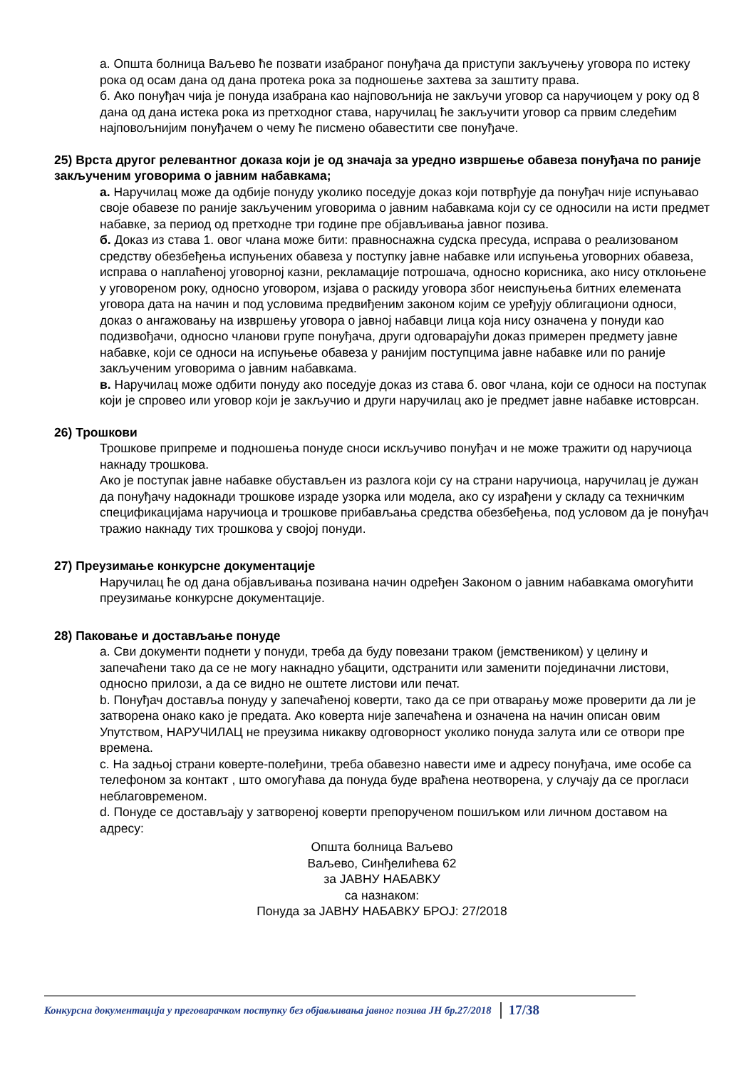а. Општа болница Ваљево ће позвати изабраног понуђача да приступи закључењу уговора по истеку рока од осам дана од дана протека рока за подношење захтева за заштиту права.
б. Ако понуђач чија је понуда изабрана као најповољнија не закључи уговор са наручиоцем у року од 8 дана од дана истека рока из претходног става, наручилац ће закључити уговор са првим следећим најповољнијим понуђачем о чему ће писмено обавестити све понуђаче.
25) Врста другог релевантног доказа који је од значаја за уредно извршење обавеза понуђача по раније закљученим уговорима о јавним набавкама;
а. Наручилац може да одбије понуду уколико поседује доказ који потврђује да понуђач није испуњавао своје обавезе по раније закљученим уговорима о јавним набавкама који су се односили на исти предмет набавке, за период од претходне три године пре објављивања јавног позива.
б. Доказ из става 1. овог члана може бити: правноснажна судска пресуда, исправа о реализованом средству обезбеђења испуњених обавеза у поступку јавне набавке или испуњења уговорних обавеза, исправа о наплаћеној уговорној казни, рекламације потрошача, односно корисника, ако нису отклоњене у уговореном року, односно уговором, изјава о раскиду уговора због неиспуњења битних елемената уговора дата на начин и под условима предвиђеним законом којим се уређују облигациони односи, доказ о ангажовању на извршењу уговора о јавној набавци лица која нису означена у понуди као подизвођачи, односно чланови групе понуђача, други одговарајући доказ примерен предмету јавне набавке, који се односи на испуњење обавеза у ранијим поступцима јавне набавке или по раније закљученим уговорима о јавним набавкама.
в. Наручилац може одбити понуду ако поседује доказ из става б. овог члана, који се односи на поступак који је спровео или уговор који је закључио и други наручилац ако је предмет јавне набавке истоврсан.
26) Трошкови
Трошкове припреме и подношења понуде сноси искључиво понуђач и не може тражити од наручиоца накнаду трошкова.
Ако је поступак јавне набавке обустављен из разлога који су на страни наручиоца, наручилац је дужан да понуђачу надокнади трошкове израде узорка или модела, ако су израђени у складу са техничким спецификацијама наручиоца и трошкове прибављања средства обезбеђења, под условом да је понуђач тражио накнаду тих трошкова у својој понуди.
27) Преузимање конкурсне документације
Наручилац ће од дана објављивања позивана начин одређен Законом о јавним набавкама омогућити преузимање конкурсне документације.
28) Паковање и достављање понуде
a. Сви документи поднети у понуди, треба да буду повезани траком (јемствеником) у целину и запечаћени тако да се не могу накнадно убацити, одстранити или заменити појединачни листови, односно прилози, а да се видно не оштете листови или печат.
b. Понуђач доставља понуду у запечаћеној коверти, тако да се при отварању може проверити да ли је затворена онако како је предата. Ако коверта није запечаћена и означена на начин описан овим Упутством, НАРУЧИЛАЦ не преузима никакву одговорност уколико понуда залута или се отвори пре времена.
c. На задњој страни коверте-полеђини, треба обавезно навести име и адресу понуђача, име особе са телефоном за контакт , што омогућава да понуда буде враћена неотворена, у случају да се прогласи неблаговременом.
d. Понуде се достављају у затвореној коверти препорученом пошиљком или личном доставом на адресу:
Општа болница Ваљево
Ваљево, Синђелићева 62
за ЈАВНУ НАБАВКУ
са назнаком:
Понуда за ЈАВНУ НАБАВКУ БРОЈ: 27/2018
Конкурсна документација у преговарачком поступку без објављивања јавног позива ЈН бр.27/2018 17/38